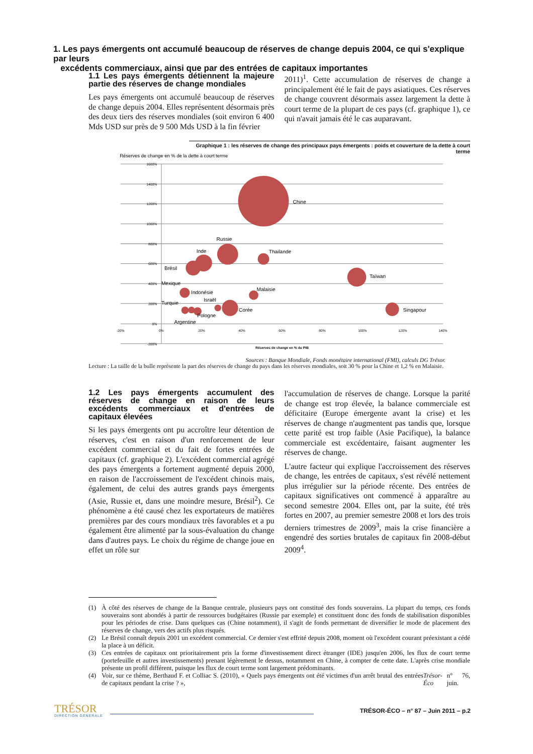1. Les pays émergents ont accumulé beaucoup de réserves de change depuis 2004, ce qui s'explique par leurs
excédents commerciaux, ainsi que par des entrées de capitaux importantes
1.1 Les pays émergents détiennent la majeure partie des réserves de change mondiales
Les pays émergents ont accumulé beaucoup de réserves de change depuis 2004. Elles représentent désormais près des deux tiers des réserves mondiales (soit environ 6 400 Mds USD sur près de 9 500 Mds USD à la fin février
2011)<sup>1</sup>. Cette accumulation de réserves de change a principalement été le fait de pays asiatiques. Ces réserves de change couvrent désormais assez largement la dette à court terme de la plupart de ces pays (cf. graphique 1), ce qui n'avait jamais été le cas auparavant.
Graphique 1 : les réserves de change des principaux pays émergents : poids et couverture de la dette à court terme
Réserves de change en % de la dette à court terme
1600%
1400%
1200%
1000%
800%
600%
400%
200%
0%
-200%
-20%
0%
20%
40%
60%
80%
100%
120%
140%
Réserves de change en % du PIB
Chine
Russie
Inde
Thailande
Brésil
Taïwan
Mexique
Malaisie
Indonésie
Israël
Turquie
Corée
Singapour
Pologne
Argentine
Sources : Banque Mondiale, Fonds monétaire international (FMI), calculs DG Trésor.
Lecture : La taille de la bulle représente la part des réserves de change du pays dans les réserves mondiales, soit 30 % pour la Chine et 1,2 % en Malaisie.
1.2 Les pays émergents accumulent des réserves de change en raison de leurs excédents commerciaux et d'entrées de capitaux élevées
Si les pays émergents ont pu accroître leur détention de réserves, c'est en raison d'un renforcement de leur excédent commercial et du fait de fortes entrées de capitaux (cf. graphique 2). L'excédent commercial agrégé des pays émergents a fortement augmenté depuis 2000, en raison de l'accroissement de l'excédent chinois mais, également, de celui des autres grands pays émergents (Asie, Russie et, dans une moindre mesure, Brésil<sup>2</sup>). Ce phénomène a été causé chez les exportateurs de matières premières par des cours mondiaux très favorables et a pu également être alimenté par la sous-évaluation du change dans d'autres pays. Le choix du régime de change joue en effet un rôle sur
l'accumulation de réserves de change. Lorsque la parité de change est trop élevée, la balance commerciale est déficitaire (Europe émergente avant la crise) et les réserves de change n'augmentent pas tandis que, lorsque cette parité est trop faible (Asie Pacifique), la balance commerciale est excédentaire, faisant augmenter les réserves de change.
L'autre facteur qui explique l'accroissement des réserves de change, les entrées de capitaux, s'est révélé nettement plus irrégulier sur la période récente. Des entrées de capitaux significatives ont commencé à apparaître au second semestre 2004. Elles ont, par la suite, été très fortes en 2007, au premier semestre 2008 et lors des trois derniers trimestres de 2009<sup>3</sup>, mais la crise financière a engendré des sorties brutales de capitaux fin 2008-début 2009<sup>4</sup>.
(1) À côté des réserves de change de la Banque centrale, plusieurs pays ont constitué des fonds souverains. La plupart du temps, ces fonds souverains sont abondés à partir de ressources budgétaires (Russie par exemple) et constituent donc des fonds de stabilisation disponibles pour les périodes de crise. Dans quelques cas (Chine notamment), il s'agit de fonds permettant de diversifier le mode de placement des réserves de change, vers des actifs plus risqués.
(2) Le Brésil connaît depuis 2001 un excédent commercial. Ce dernier s'est effrité depuis 2008, moment où l'excédent courant préexistant a cédé la place à un déficit.
(3) Ces entrées de capitaux ont prioritairement pris la forme d'investissement direct étranger (IDE) jusqu'en 2006, les flux de court terme (portefeuille et autres investissements) prenant légèrement le dessus, notamment en Chine, à compter de cette date. L'après crise mondiale présente un profil différent, puisque les flux de court terme sont largement prédominants.
(4) Voir, sur ce thème, Berthaud F. et Colliac S. (2010), « Quels pays émergents ont été victimes d'un arrêt brutal des entrées de capitaux pendant la crise ? », Trésor-Éco n° 76, juin.
TRÉSOR
DIRECTION GÉNÉRALE
TRÉSOR-ÉCO – n° 87 – Juin 2011 – p.2